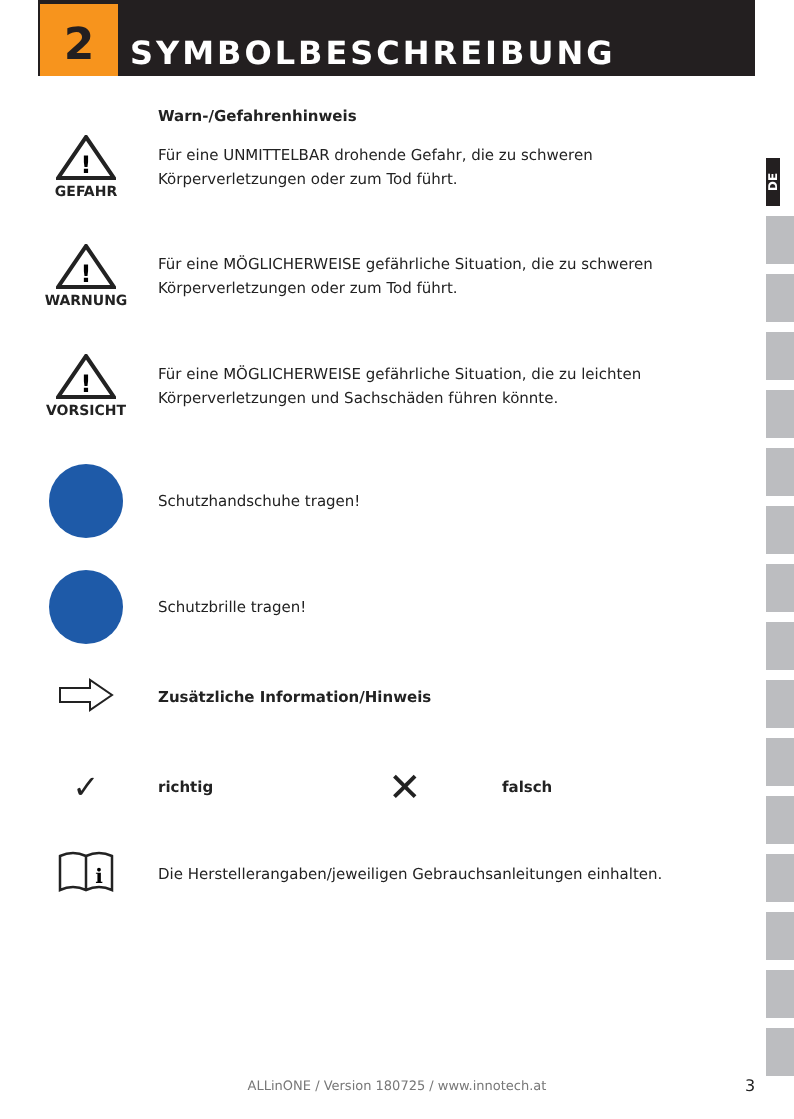2
SYMBOLBESCHREIBUNG
DE
Warn-/Gefahrenhinweis
!
GEFAHR
Für eine UNMITTELBAR drohende Gefahr, die zu schweren
Körperverletzungen oder zum Tod führt.
!
WARNUNG
Für eine MÖGLICHERWEISE gefährliche Situation, die zu schweren
Körperverletzungen oder zum Tod führt.
!
VORSICHT
Für eine MÖGLICHERWEISE gefährliche Situation, die zu leichten
Körperverletzungen und Sachschäden führen könnte.
Schutzhandschuhe tragen!
Schutzbrille tragen!
Zusätzliche Information/Hinweis
✓
richtig
✕
falsch
i
Die Herstellerangaben/jeweiligen Gebrauchsanleitungen einhalten.
ALLinONE / Version 180725 / www.innotech.at 3